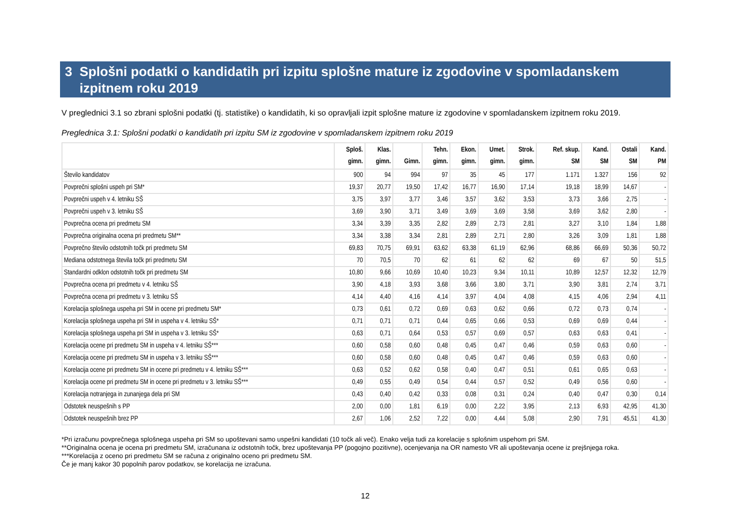3 Splošni podatki o kandidatih pri izpitu splošne mature iz zgodovine v spomladanskem izpitnem roku 2019
V preglednici 3.1 so zbrani splošni podatki (tj. statistike) o kandidatih, ki so opravljali izpit splošne mature iz zgodovine v spomladanskem izpitnem roku 2019.
Preglednica 3.1: Splošni podatki o kandidatih pri izpitu SM iz zgodovine v spomladanskem izpitnem roku 2019
| | Sploš. gimn. | Klas. gimn. | Gimn. | Tehn. gimn. | Ekon. gimn. | Umet. gimn. | Strok. gimn. | Ref. skup. SM | Kand. SM | Ostali SM | Kand. PM |
| --- | --- | --- | --- | --- | --- | --- | --- | --- | --- | --- | --- |
| Število kandidatov | 900 | 94 | 994 | 97 | 35 | 45 | 177 | 1.171 | 1.327 | 156 | 92 |
| Povprečni splošni uspeh pri SM* | 19,37 | 20,77 | 19,50 | 17,42 | 16,77 | 16,90 | 17,14 | 19,18 | 18,99 | 14,67 | - |
| Povprečni uspeh v 4. letniku SŠ | 3,75 | 3,97 | 3,77 | 3,46 | 3,57 | 3,62 | 3,53 | 3,73 | 3,66 | 2,75 | - |
| Povprečni uspeh v 3. letniku SŠ | 3,69 | 3,90 | 3,71 | 3,49 | 3,69 | 3,69 | 3,58 | 3,69 | 3,62 | 2,80 | - |
| Povprečna ocena pri predmetu SM | 3,34 | 3,39 | 3,35 | 2,82 | 2,89 | 2,73 | 2,81 | 3,27 | 3,10 | 1,84 | 1,88 |
| Povprečna originalna ocena pri predmetu SM** | 3,34 | 3,38 | 3,34 | 2,81 | 2,89 | 2,71 | 2,80 | 3,26 | 3,09 | 1,81 | 1,88 |
| Povprečno število odstotnih točk pri predmetu SM | 69,83 | 70,75 | 69,91 | 63,62 | 63,38 | 61,19 | 62,96 | 68,86 | 66,69 | 50,36 | 50,72 |
| Mediana odstotnega števila točk pri predmetu SM | 70 | 70,5 | 70 | 62 | 61 | 62 | 62 | 69 | 67 | 50 | 51,5 |
| Standardni odklon odstotnih točk pri predmetu SM | 10,80 | 9,66 | 10,69 | 10,40 | 10,23 | 9,34 | 10,11 | 10,89 | 12,57 | 12,32 | 12,79 |
| Povprečna ocena pri predmetu v 4. letniku SŠ | 3,90 | 4,18 | 3,93 | 3,68 | 3,66 | 3,80 | 3,71 | 3,90 | 3,81 | 2,74 | 3,71 |
| Povprečna ocena pri predmetu v 3. letniku SŠ | 4,14 | 4,40 | 4,16 | 4,14 | 3,97 | 4,04 | 4,08 | 4,15 | 4,06 | 2,94 | 4,11 |
| Korelacija splošnega uspeha pri SM in ocene pri predmetu SM* | 0,73 | 0,61 | 0,72 | 0,69 | 0,63 | 0,62 | 0,66 | 0,72 | 0,73 | 0,74 | - |
| Korelacija splošnega uspeha pri SM in uspeha v 4. letniku SŠ* | 0,71 | 0,71 | 0,71 | 0,44 | 0,65 | 0,66 | 0,53 | 0,69 | 0,69 | 0,44 | - |
| Korelacija splošnega uspeha pri SM in uspeha v 3. letniku SŠ* | 0,63 | 0,71 | 0,64 | 0,53 | 0,57 | 0,69 | 0,57 | 0,63 | 0,63 | 0,41 | - |
| Korelacija ocene pri predmetu SM in uspeha v 4. letniku SŠ*** | 0,60 | 0,58 | 0,60 | 0,48 | 0,45 | 0,47 | 0,46 | 0,59 | 0,63 | 0,60 | - |
| Korelacija ocene pri predmetu SM in uspeha v 3. letniku SŠ*** | 0,60 | 0,58 | 0,60 | 0,48 | 0,45 | 0,47 | 0,46 | 0,59 | 0,63 | 0,60 | - |
| Korelacija ocene pri predmetu SM in ocene pri predmetu v 4. letniku SŠ*** | 0,63 | 0,52 | 0,62 | 0,58 | 0,40 | 0,47 | 0,51 | 0,61 | 0,65 | 0,63 | - |
| Korelacija ocene pri predmetu SM in ocene pri predmetu v 3. letniku SŠ*** | 0,49 | 0,55 | 0,49 | 0,54 | 0,44 | 0,57 | 0,52 | 0,49 | 0,56 | 0,60 | - |
| Korelacija notranjega in zunanjega dela pri SM | 0,43 | 0,40 | 0,42 | 0,33 | 0,08 | 0,31 | 0,24 | 0,40 | 0,47 | 0,30 | 0,14 |
| Odstotek neuspešnih s PP | 2,00 | 0,00 | 1,81 | 6,19 | 0,00 | 2,22 | 3,95 | 2,13 | 6,93 | 42,95 | 41,30 |
| Odstotek neuspešnih brez PP | 2,67 | 1,06 | 2,52 | 7,22 | 0,00 | 4,44 | 5,08 | 2,90 | 7,91 | 45,51 | 41,30 |
*Pri izračunu povprečnega splošnega uspeha pri SM so upoštevani samo uspešni kandidati (10 točk ali več). Enako velja tudi za korelacije s splošnim uspehom pri SM.
**Originalna ocena je ocena pri predmetu SM, izračunana iz odstotnih točk, brez upoštevanja PP (pogojno pozitivne), ocenjevanja na OR namesto VR ali upoštevanja ocene iz prejšnjega roka.
***Korelacija z oceno pri predmetu SM se računa z originalno oceno pri predmetu SM.
Če je manj kakor 30 popolnih parov podatkov, se korelacija ne izračuna.
12